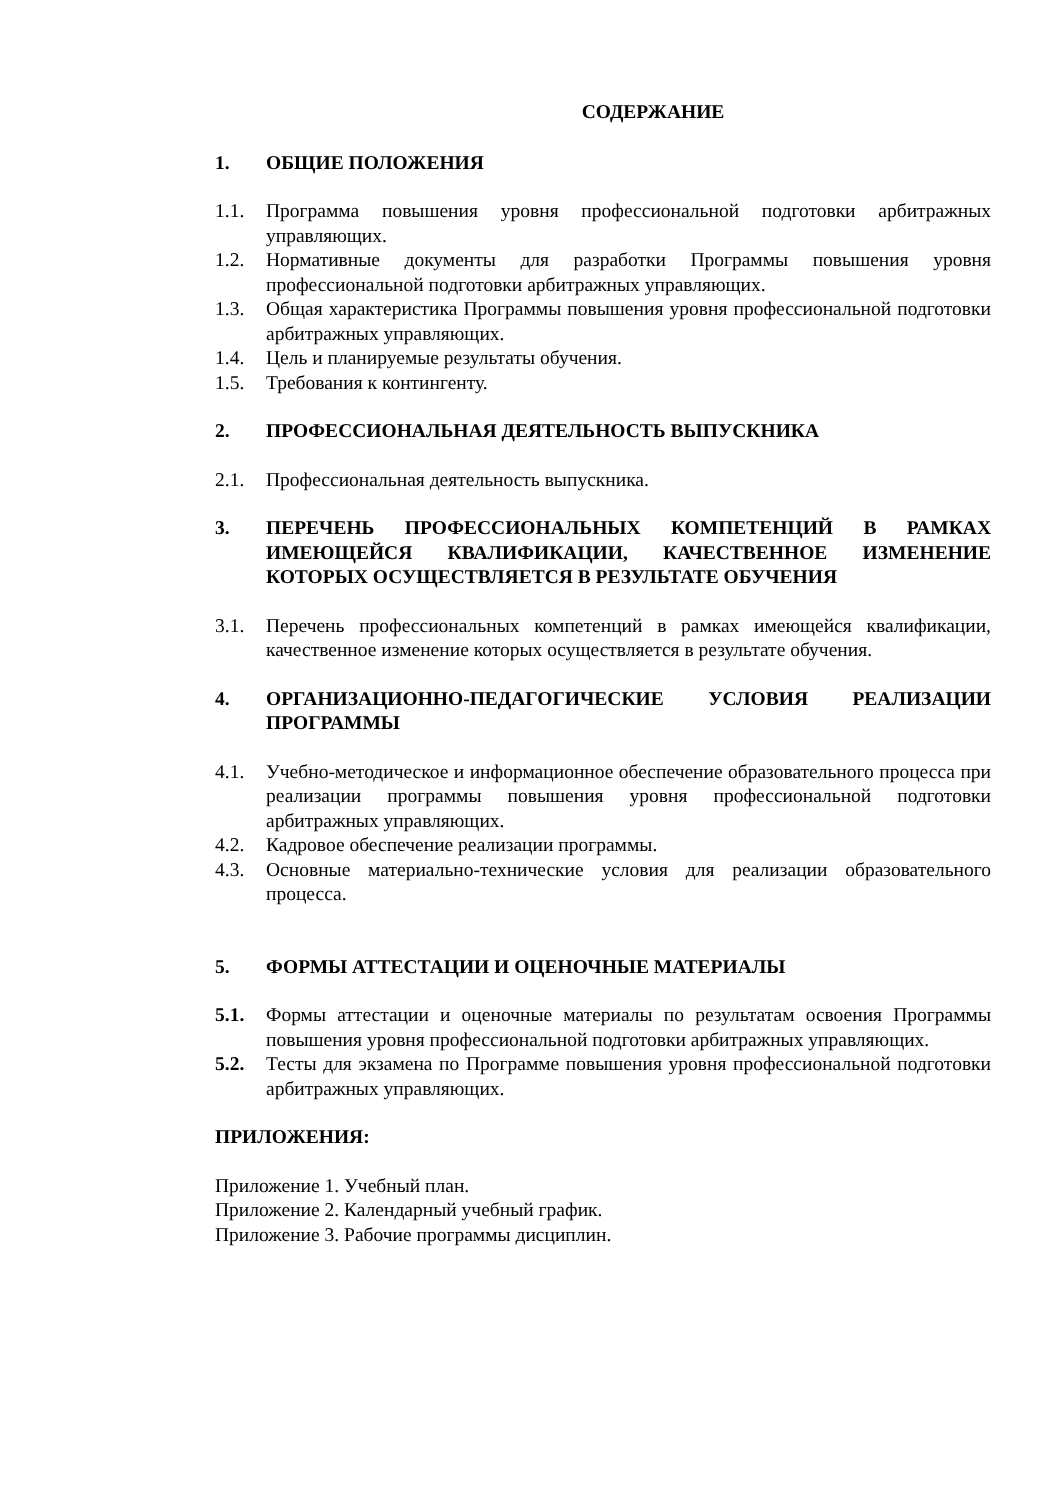СОДЕРЖАНИЕ
1. ОБЩИЕ ПОЛОЖЕНИЯ
1.1. Программа повышения уровня профессиональной подготовки арбитражных управляющих.
1.2. Нормативные документы для разработки Программы повышения уровня профессиональной подготовки арбитражных управляющих.
1.3. Общая характеристика Программы повышения уровня профессиональной подготовки арбитражных управляющих.
1.4. Цель и планируемые результаты обучения.
1.5. Требования к контингенту.
2. ПРОФЕССИОНАЛЬНАЯ ДЕЯТЕЛЬНОСТЬ ВЫПУСКНИКА
2.1. Профессиональная деятельность выпускника.
3. ПЕРЕЧЕНЬ ПРОФЕССИОНАЛЬНЫХ КОМПЕТЕНЦИЙ В РАМКАХ ИМЕЮЩЕЙСЯ КВАЛИФИКАЦИИ, КАЧЕСТВЕННОЕ ИЗМЕНЕНИЕ КОТОРЫХ ОСУЩЕСТВЛЯЕТСЯ В РЕЗУЛЬТАТЕ ОБУЧЕНИЯ
3.1. Перечень профессиональных компетенций в рамках имеющейся квалификации, качественное изменение которых осуществляется в результате обучения.
4. ОРГАНИЗАЦИОННО-ПЕДАГОГИЧЕСКИЕ УСЛОВИЯ РЕАЛИЗАЦИИ ПРОГРАММЫ
4.1. Учебно-методическое и информационное обеспечение образовательного процесса при реализации программы повышения уровня профессиональной подготовки арбитражных управляющих.
4.2. Кадровое обеспечение реализации программы.
4.3. Основные материально-технические условия для реализации образовательного процесса.
5. ФОРМЫ АТТЕСТАЦИИ И ОЦЕНОЧНЫЕ МАТЕРИАЛЫ
5.1. Формы аттестации и оценочные материалы по результатам освоения Программы повышения уровня профессиональной подготовки арбитражных управляющих.
5.2. Тесты для экзамена по Программе повышения уровня профессиональной подготовки арбитражных управляющих.
ПРИЛОЖЕНИЯ:
Приложение 1. Учебный план.
Приложение 2. Календарный учебный график.
Приложение 3. Рабочие программы дисциплин.